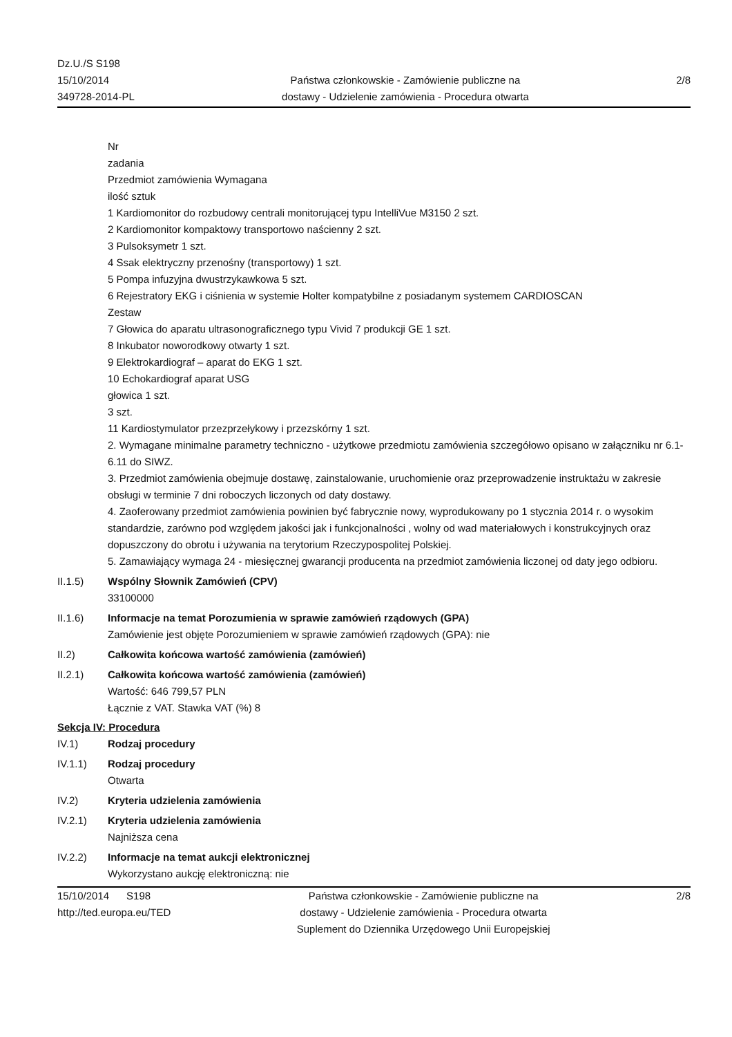Dz.U./S S198
15/10/2014
349728-2014-PL
Państwa członkowskie - Zamówienie publiczne na
dostawy - Udzielenie zamówienia - Procedura otwarta
2/8
Nr
zadania
Przedmiot zamówienia Wymagana
ilość sztuk
1 Kardiomonitor do rozbudowy centrali monitorującej typu IntelliVue M3150 2 szt.
2 Kardiomonitor kompaktowy transportowo naścienny 2 szt.
3 Pulsoksymetr 1 szt.
4 Ssak elektryczny przenośny (transportowy) 1 szt.
5 Pompa infuzyjna dwustrzykawkowa 5 szt.
6 Rejestratory EKG i ciśnienia w systemie Holter kompatybilne z posiadanym systemem CARDIOSCAN
Zestaw
7 Głowica do aparatu ultrasonograficznego typu Vivid 7 produkcji GE 1 szt.
8 Inkubator noworodkowy otwarty 1 szt.
9 Elektrokardiograf – aparat do EKG 1 szt.
10 Echokardiograf aparat USG
głowica 1 szt.
3 szt.
11 Kardiostymulator przezprzełykowy i przezskórny 1 szt.
2. Wymagane minimalne parametry techniczno - użytkowe przedmiotu zamówienia szczegółowo opisano w załączniku nr 6.1- 6.11 do SIWZ.
3. Przedmiot zamówienia obejmuje dostawę, zainstalowanie, uruchomienie oraz przeprowadzenie instruktażu w zakresie obsługi w terminie 7 dni roboczych liczonych od daty dostawy.
4. Zaoferowany przedmiot zamówienia powinien być fabrycznie nowy, wyprodukowany po 1 stycznia 2014 r. o wysokim standardzie, zarówno pod względem jakości jak i funkcjonalności , wolny od wad materiałowych i konstrukcyjnych oraz dopuszczony do obrotu i używania na terytorium Rzeczypospolitej Polskiej.
5. Zamawiający wymaga 24 - miesięcznej gwarancji producenta na przedmiot zamówienia liczonej od daty jego odbioru.
II.1.5) Wspólny Słownik Zamówień (CPV)
33100000
II.1.6) Informacje na temat Porozumienia w sprawie zamówień rządowych (GPA)
Zamówienie jest objęte Porozumieniem w sprawie zamówień rządowych (GPA): nie
II.2) Całkowita końcowa wartość zamówienia (zamówień)
II.2.1) Całkowita końcowa wartość zamówienia (zamówień)
Wartość: 646 799,57 PLN
Łącznie z VAT. Stawka VAT (%) 8
Sekcja IV: Procedura
IV.1) Rodzaj procedury
IV.1.1) Rodzaj procedury
Otwarta
IV.2) Kryteria udzielenia zamówienia
IV.2.1) Kryteria udzielenia zamówienia
Najniższa cena
IV.2.2) Informacje na temat aukcji elektronicznej
Wykorzystano aukcję elektroniczną: nie
15/10/2014 S198
http://ted.europa.eu/TED
Państwa członkowskie - Zamówienie publiczne na
dostawy - Udzielenie zamówienia - Procedura otwarta
Suplement do Dziennika Urzędowego Unii Europejskiej
2/8